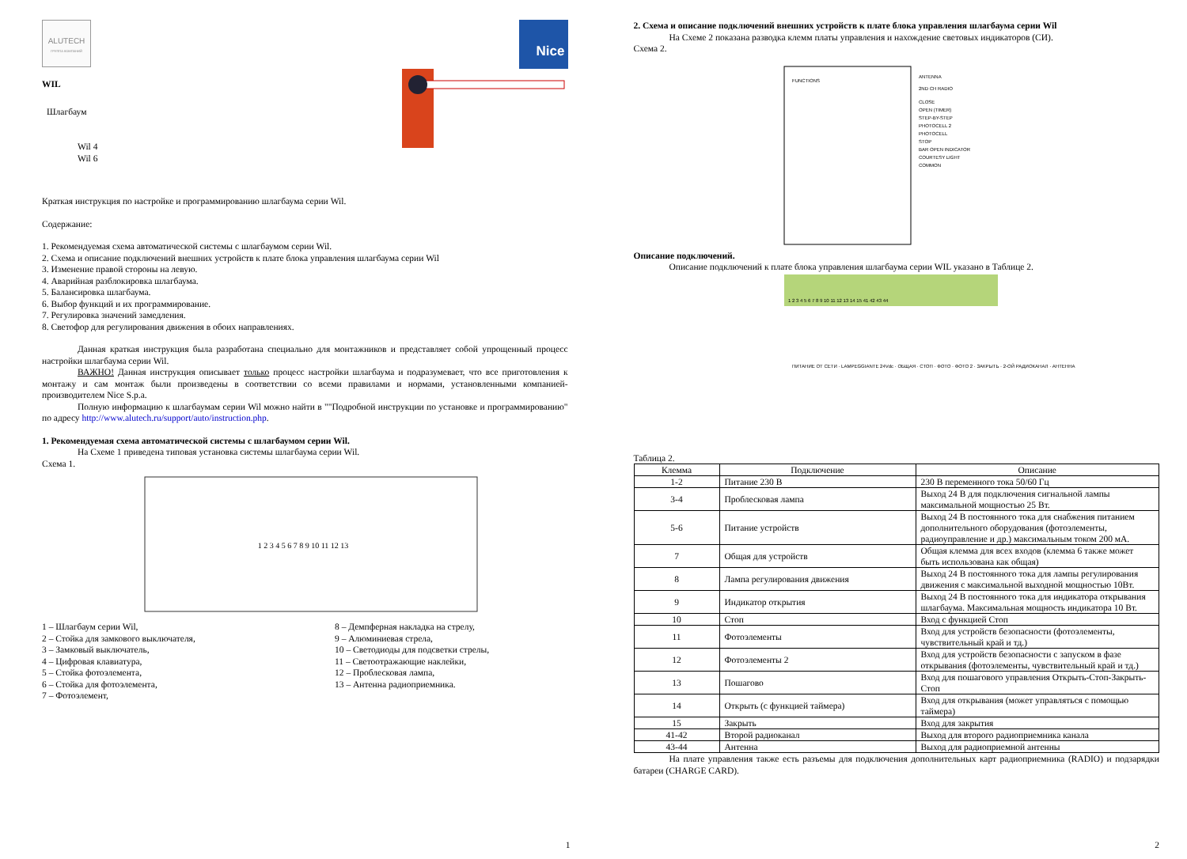ALUTECH
ГРУППА КОМПАНИЙ
Nice
WIL
Шлагбаум
Wil 4
Wil 6
Краткая инструкция по настройке и программированию шлагбаума серии Wil.
Содержание:
1. Рекомендуемая схема автоматической системы с шлагбаумом серии Wil.
2. Схема и описание подключений внешних устройств к плате блока управления шлагбаума серии Wil
3. Изменение правой стороны на левую.
4. Аварийная разблокировка шлагбаума.
5. Балансировка шлагбаума.
6. Выбор функций и их программирование.
7. Регулировка значений замедления.
8. Светофор для регулирования движения в обоих направлениях.
Данная краткая инструкция была разработана специально для монтажников и представляет собой упрощенный процесс настройки шлагбаума серии Wil.
ВАЖНО! Данная инструкция описывает только процесс настройки шлагбаума и подразумевает, что все приготовления к монтажу и сам монтаж были произведены в соответствии со всеми правилами и нормами, установленными компанией-производителем Nice S.p.a.
Полную информацию к шлагбаумам серии Wil можно найти в ""Подробной инструкции по установке и программированию" по адресу http://www.alutech.ru/support/auto/instruction.php.
1. Рекомендуемая схема автоматической системы с шлагбаумом серии Wil.
На Схеме 1 приведена типовая установка системы шлагбаума серии Wil.
Схема 1.
1 2 3 4 5 6 7 8 9 10 11 12 13
1 – Шлагбаум серии Wil,
2 – Стойка для замкового выключателя,
3 – Замковый выключатель,
4 – Цифровая клавиатура,
5 – Стойка фотоэлемента,
6 – Стойка для фотоэлемента,
7 – Фотоэлемент,
8 – Демпферная накладка на стрелу,
9 – Алюминиевая стрела,
10 – Светодиоды для подсветки стрелы,
11 – Светоотражающие наклейки,
12 – Проблесковая лампа,
13 – Антенна радиоприемника.
1
2. Схема и описание подключений внешних устройств к плате блока управления шлагбаума серии Wil
На Схеме 2 показана разводка клемм платы управления и нахождение световых индикаторов (СИ).
Схема 2.
ANTENNA
2ND CH RADIO
CLOSE
OPEN (TIMER)
STEP-BY-STEP
PHOTOCELL 2
PHOTOCELL
STOP
BAR OPEN INDICATOR
COURTESY LIGHT
COMMON
FUNCTIONS
Описание подключений.
Описание подключений к плате блока управления шлагбаума серии WIL указано в Таблице 2.
1 2 3 4 5 6 7 8 9 10 11 12 13 14 15 41 42 43 44
ПИТАНИЕ ОТ СЕТИ · LAMPEGGIANTE 24Vdc · ОБЩАЯ · СТОП · ФОТО · ФОТО 2 · ЗАКРЫТЬ · 2-ОЙ РАДИОКАНАЛ · АНТЕННА
Таблица 2.
| Клемма | Подключение | Описание |
| --- | --- | --- |
| 1-2 | Питание 230 В | 230 В переменного тока 50/60 Гц |
| 3-4 | Проблесковая лампа | Выход 24 В для подключения сигнальной лампы максимальной мощностью 25 Вт. |
| 5-6 | Питание устройств | Выход 24 В постоянного тока для снабжения питанием дополнительного оборудования (фотоэлементы, радиоуправление и др.) максимальным током 200 мА. |
| 7 | Общая для устройств | Общая клемма для всех входов (клемма 6 также может быть использована как общая) |
| 8 | Лампа регулирования движения | Выход 24 В постоянного тока для лампы регулирования движения с максимальной выходной мощностью 10Вт. |
| 9 | Индикатор открытия | Выход 24 В постоянного тока для индикатора открывания шлагбаума. Максимальная мощность индикатора 10 Вт. |
| 10 | Стоп | Вход с функцией Стоп |
| 11 | Фотоэлементы | Вход для устройств безопасности (фотоэлементы, чувствительный край и тд.) |
| 12 | Фотоэлементы 2 | Вход для устройств безопасности с запуском в фазе открывания (фотоэлементы, чувствительный край и тд.) |
| 13 | Пошагово | Вход для пошагового управления Открыть-Стоп-Закрыть-Стоп |
| 14 | Открыть (с функцией таймера) | Вход для открывания (может управляться с помощью таймера) |
| 15 | Закрыть | Вход для закрытия |
| 41-42 | Второй радиоканал | Выход для второго радиоприемника канала |
| 43-44 | Антенна | Выход для радиоприемной антенны |
На плате управления также есть разъемы для подключения дополнительных карт радиоприемника (RADIO) и подзарядки батареи (CHARGE CARD).
2